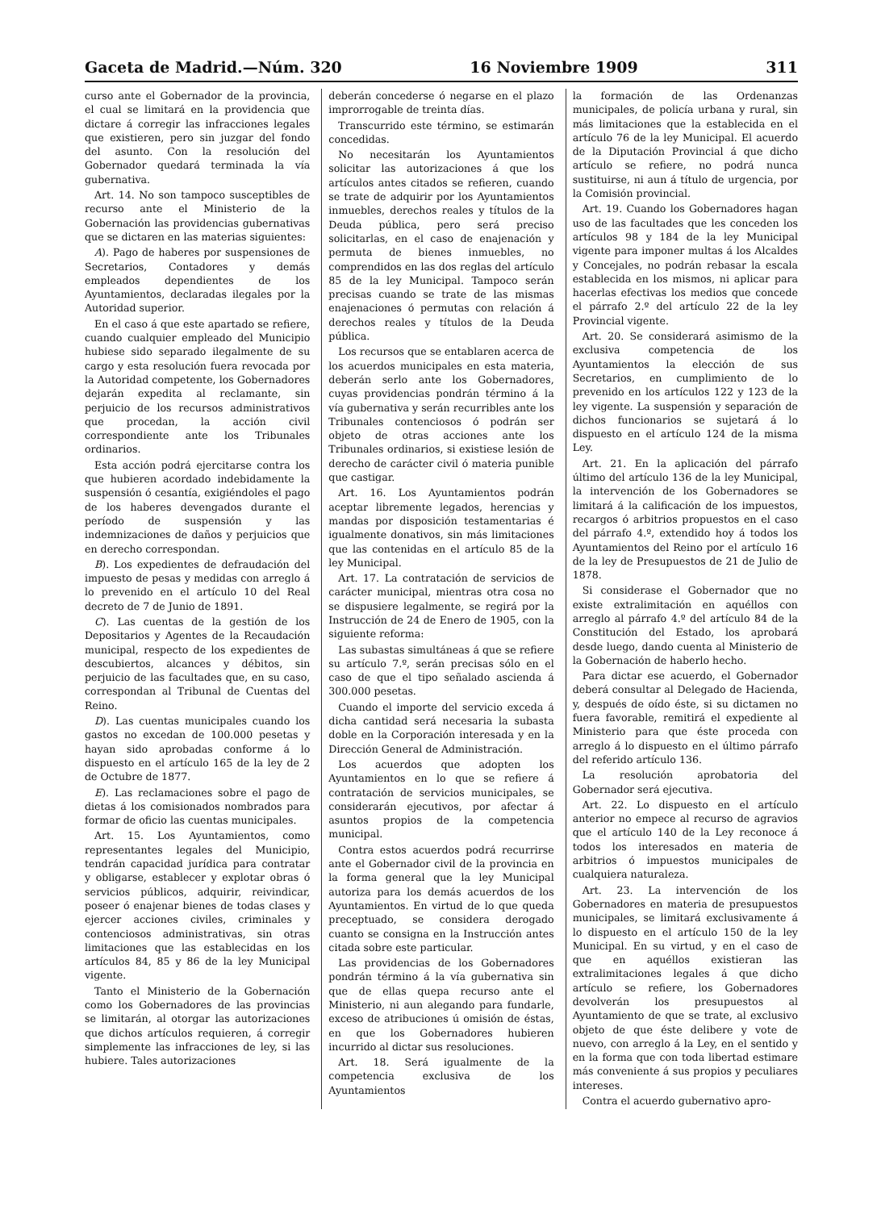Gaceta de Madrid.—Núm. 320 16 Noviembre 1909 311
curso ante el Gobernador de la provincia, el cual se limitará en la providencia que dictare á corregir las infracciones legales que existieren, pero sin juzgar del fondo del asunto. Con la resolución del Gobernador quedará terminada la vía gubernativa.
Art. 14. No son tampoco susceptibles de recurso ante el Ministerio de la Gobernación las providencias gubernativas que se dictaren en las materias siguientes:
A). Pago de haberes por suspensiones de Secretarios, Contadores y demás empleados dependientes de los Ayuntamientos, declaradas ilegales por la Autoridad superior.
En el caso á que este apartado se refiere, cuando cualquier empleado del Municipio hubiese sido separado ilegalmente de su cargo y esta resolución fuera revocada por la Autoridad competente, los Gobernadores dejarán expedita al reclamante, sin perjuicio de los recursos administrativos que procedan, la acción civil correspondiente ante los Tribunales ordinarios.
Esta acción podrá ejercitarse contra los que hubieren acordado indebidamente la suspensión ó cesantía, exigiéndoles el pago de los haberes devengados durante el período de suspensión y las indemnizaciones de daños y perjuicios que en derecho correspondan.
B). Los expedientes de defraudación del impuesto de pesas y medidas con arreglo á lo prevenido en el artículo 10 del Real decreto de 7 de Junio de 1891.
C). Las cuentas de la gestión de los Depositarios y Agentes de la Recaudación municipal, respecto de los expedientes de descubiertos, alcances y débitos, sin perjuicio de las facultades que, en su caso, correspondan al Tribunal de Cuentas del Reino.
D). Las cuentas municipales cuando los gastos no excedan de 100.000 pesetas y hayan sido aprobadas conforme á lo dispuesto en el artículo 165 de la ley de 2 de Octubre de 1877.
E). Las reclamaciones sobre el pago de dietas á los comisionados nombrados para formar de oficio las cuentas municipales.
Art. 15. Los Ayuntamientos, como representantes legales del Municipio, tendrán capacidad jurídica para contratar y obligarse, establecer y explotar obras ó servicios públicos, adquirir, reivindicar, poseer ó enajenar bienes de todas clases y ejercer acciones civiles, criminales y contenciosos administrativas, sin otras limitaciones que las establecidas en los artículos 84, 85 y 86 de la ley Municipal vigente.
Tanto el Ministerio de la Gobernación como los Gobernadores de las provincias se limitarán, al otorgar las autorizaciones que dichos artículos requieren, á corregir simplemente las infracciones de ley, si las hubiere. Tales autorizaciones
deberán concederse ó negarse en el plazo improrrogable de treinta días.
Transcurrido este término, se estimarán concedidas.
No necesitarán los Ayuntamientos solicitar las autorizaciones á que los artículos antes citados se refieren, cuando se trate de adquirir por los Ayuntamientos inmuebles, derechos reales y títulos de la Deuda pública, pero será preciso solicitarlas, en el caso de enajenación y permuta de bienes inmuebles, no comprendidos en las dos reglas del artículo 85 de la ley Municipal. Tampoco serán precisas cuando se trate de las mismas enajenaciones ó permutas con relación á derechos reales y títulos de la Deuda pública.
Los recursos que se entablaren acerca de los acuerdos municipales en esta materia, deberán serlo ante los Gobernadores, cuyas providencias pondrán término á la vía gubernativa y serán recurribles ante los Tribunales contenciosos ó podrán ser objeto de otras acciones ante los Tribunales ordinarios, si existiese lesión de derecho de carácter civil ó materia punible que castigar.
Art. 16. Los Ayuntamientos podrán aceptar libremente legados, herencias y mandas por disposición testamentarias é igualmente donativos, sin más limitaciones que las contenidas en el artículo 85 de la ley Municipal.
Art. 17. La contratación de servicios de carácter municipal, mientras otra cosa no se dispusiere legalmente, se regirá por la Instrucción de 24 de Enero de 1905, con la siguiente reforma:
Las subastas simultáneas á que se refiere su artículo 7.º, serán precisas sólo en el caso de que el tipo señalado ascienda á 300.000 pesetas.
Cuando el importe del servicio exceda á dicha cantidad será necesaria la subasta doble en la Corporación interesada y en la Dirección General de Administración.
Los acuerdos que adopten los Ayuntamientos en lo que se refiere á contratación de servicios municipales, se considerarán ejecutivos, por afectar á asuntos propios de la competencia municipal.
Contra estos acuerdos podrá recurrirse ante el Gobernador civil de la provincia en la forma general que la ley Municipal autoriza para los demás acuerdos de los Ayuntamientos. En virtud de lo que queda preceptuado, se considera derogado cuanto se consigna en la Instrucción antes citada sobre este particular.
Las providencias de los Gobernadores pondrán término á la vía gubernativa sin que de ellas quepa recurso ante el Ministerio, ni aun alegando para fundarle, exceso de atribuciones ú omisión de éstas, en que los Gobernadores hubieren incurrido al dictar sus resoluciones.
Art. 18. Será igualmente de la competencia exclusiva de los Ayuntamientos
la formación de las Ordenanzas municipales, de policía urbana y rural, sin más limitaciones que la establecida en el artículo 76 de la ley Municipal. El acuerdo de la Diputación Provincial á que dicho artículo se refiere, no podrá nunca sustituirse, ni aun á título de urgencia, por la Comisión provincial.
Art. 19. Cuando los Gobernadores hagan uso de las facultades que les conceden los artículos 98 y 184 de la ley Municipal vigente para imponer multas á los Alcaldes y Concejales, no podrán rebasar la escala establecida en los mismos, ni aplicar para hacerlas efectivas los medios que concede el párrafo 2.º del artículo 22 de la ley Provincial vigente.
Art. 20. Se considerará asimismo de la exclusiva competencia de los Ayuntamientos la elección de sus Secretarios, en cumplimiento de lo prevenido en los artículos 122 y 123 de la ley vigente. La suspensión y separación de dichos funcionarios se sujetará á lo dispuesto en el artículo 124 de la misma Ley.
Art. 21. En la aplicación del párrafo último del artículo 136 de la ley Municipal, la intervención de los Gobernadores se limitará á la calificación de los impuestos, recargos ó arbitrios propuestos en el caso del párrafo 4.º, extendido hoy á todos los Ayuntamientos del Reino por el artículo 16 de la ley de Presupuestos de 21 de Julio de 1878.
Si considerase el Gobernador que no existe extralimitación en aquéllos con arreglo al párrafo 4.º del artículo 84 de la Constitución del Estado, los aprobará desde luego, dando cuenta al Ministerio de la Gobernación de haberlo hecho.
Para dictar ese acuerdo, el Gobernador deberá consultar al Delegado de Hacienda, y, después de oído éste, si su dictamen no fuera favorable, remitirá el expediente al Ministerio para que éste proceda con arreglo á lo dispuesto en el último párrafo del referido artículo 136.
La resolución aprobatoria del Gobernador será ejecutiva.
Art. 22. Lo dispuesto en el artículo anterior no empece al recurso de agravios que el artículo 140 de la Ley reconoce á todos los interesados en materia de arbitrios ó impuestos municipales de cualquiera naturaleza.
Art. 23. La intervención de los Gobernadores en materia de presupuestos municipales, se limitará exclusivamente á lo dispuesto en el artículo 150 de la ley Municipal. En su virtud, y en el caso de que en aquéllos existieran las extralimitaciones legales á que dicho artículo se refiere, los Gobernadores devolverán los presupuestos al Ayuntamiento de que se trate, al exclusivo objeto de que éste delibere y vote de nuevo, con arreglo á la Ley, en el sentido y en la forma que con toda libertad estimare más conveniente á sus propios y peculiares intereses.
Contra el acuerdo gubernativo apro-